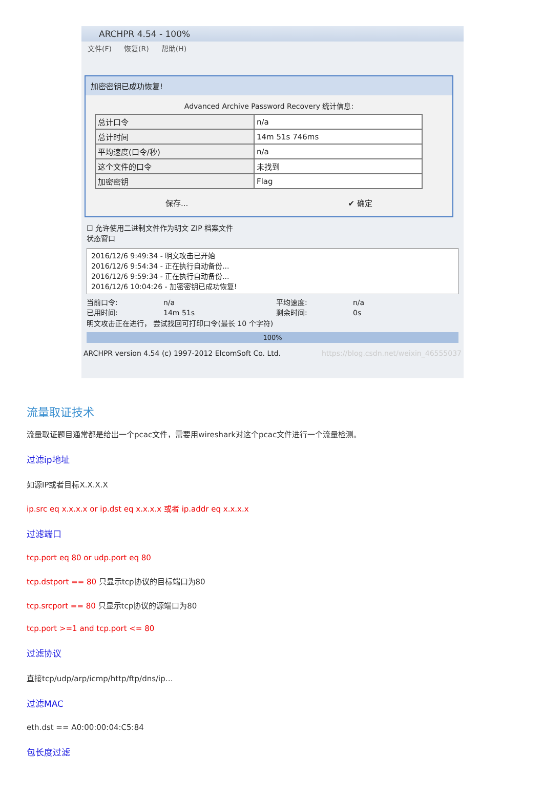ARCHPR 4.54 - 100%
文件(F) 恢复(R) 帮助(H)
加密密钥已成功恢复!
Advanced Archive Password Recovery 统计信息:
| 总计口令 | n/a |
| 总计时间 | 14m 51s 746ms |
| 平均速度(口令/秒) | n/a |
| 这个文件的口令 | 未找到 |
| 加密密钥 | Flag |
保存... ✔ 确定
☐ 允许使用二进制文件作为明文 ZIP 档案文件
状态窗口
2016/12/6 9:49:34 - 明文攻击已开始
2016/12/6 9:54:34 - 正在执行自动备份...
2016/12/6 9:59:34 - 正在执行自动备份...
2016/12/6 10:04:26 - 加密密钥已成功恢复!
当前口令: n/a 平均速度: n/a 已用时间: 14m 51s 剩余时间: 0s
明文攻击正在进行， 尝试找回可打印口令(最长 10 个字符)
100%
ARCHPR version 4.54 (c) 1997-2012 ElcomSoft Co. Ltd. https://blog.csdn.net/weixin_46555037
流量取证技术
流量取证题目通常都是给出一个pcac文件，需要用wireshark对这个pcac文件进行一个流量检测。
过滤ip地址
如源IP或者目标X.X.X.X
ip.src eq x.x.x.x or ip.dst eq x.x.x.x 或者 ip.addr eq x.x.x.x
过滤端口
tcp.port eq 80 or udp.port eq 80
tcp.dstport == 80 只显示tcp协议的目标端口为80
tcp.srcport == 80 只显示tcp协议的源端口为80
tcp.port >=1 and tcp.port <= 80
过滤协议
直接tcp/udp/arp/icmp/http/ftp/dns/ip…
过滤MAC
eth.dst == A0:00:00:04:C5:84
包长度过滤